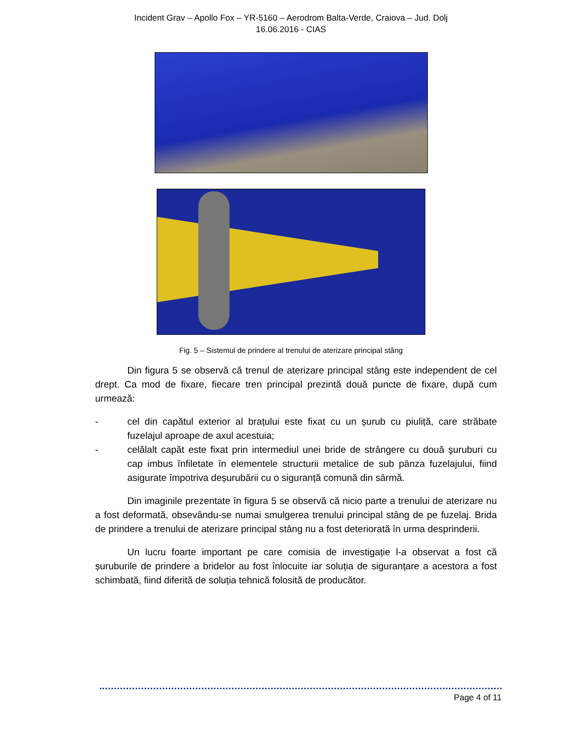Incident Grav – Apollo Fox – YR-5160 – Aerodrom Balta-Verde, Craiova – Jud. Dolj
16.06.2016 - CIAS
Fig. 5 – Sistemul de prindere al trenului de aterizare principal stâng
Din figura 5 se observă că trenul de aterizare principal stâng este independent de cel drept. Ca mod de fixare, fiecare tren principal prezintă două puncte de fixare, după cum urmează:
- cel din capătul exterior al brațului este fixat cu un șurub cu piuliță, care străbate fuzelajul aproape de axul acestuia;
- celălalt capăt este fixat prin intermediul unei bride de strângere cu două şuruburi cu cap imbus înfiletate în elementele structurii metalice de sub pânza fuzelajului, fiind asigurate împotriva deșurubării cu o siguranță comună din sârmă.
Din imaginile prezentate în figura 5 se observă că nicio parte a trenului de aterizare nu a fost deformată, obsevându-se numai smulgerea trenului principal stâng de pe fuzelaj. Brida de prindere a trenului de aterizare principal stâng nu a fost deteriorată în urma desprinderii.
Un lucru foarte important pe care comisia de investigație l-a observat a fost că șuruburile de prindere a bridelor au fost înlocuite iar soluția de siguranțare a acestora a fost schimbată, fiind diferită de soluția tehnică folosită de producător.
Page 4 of 11